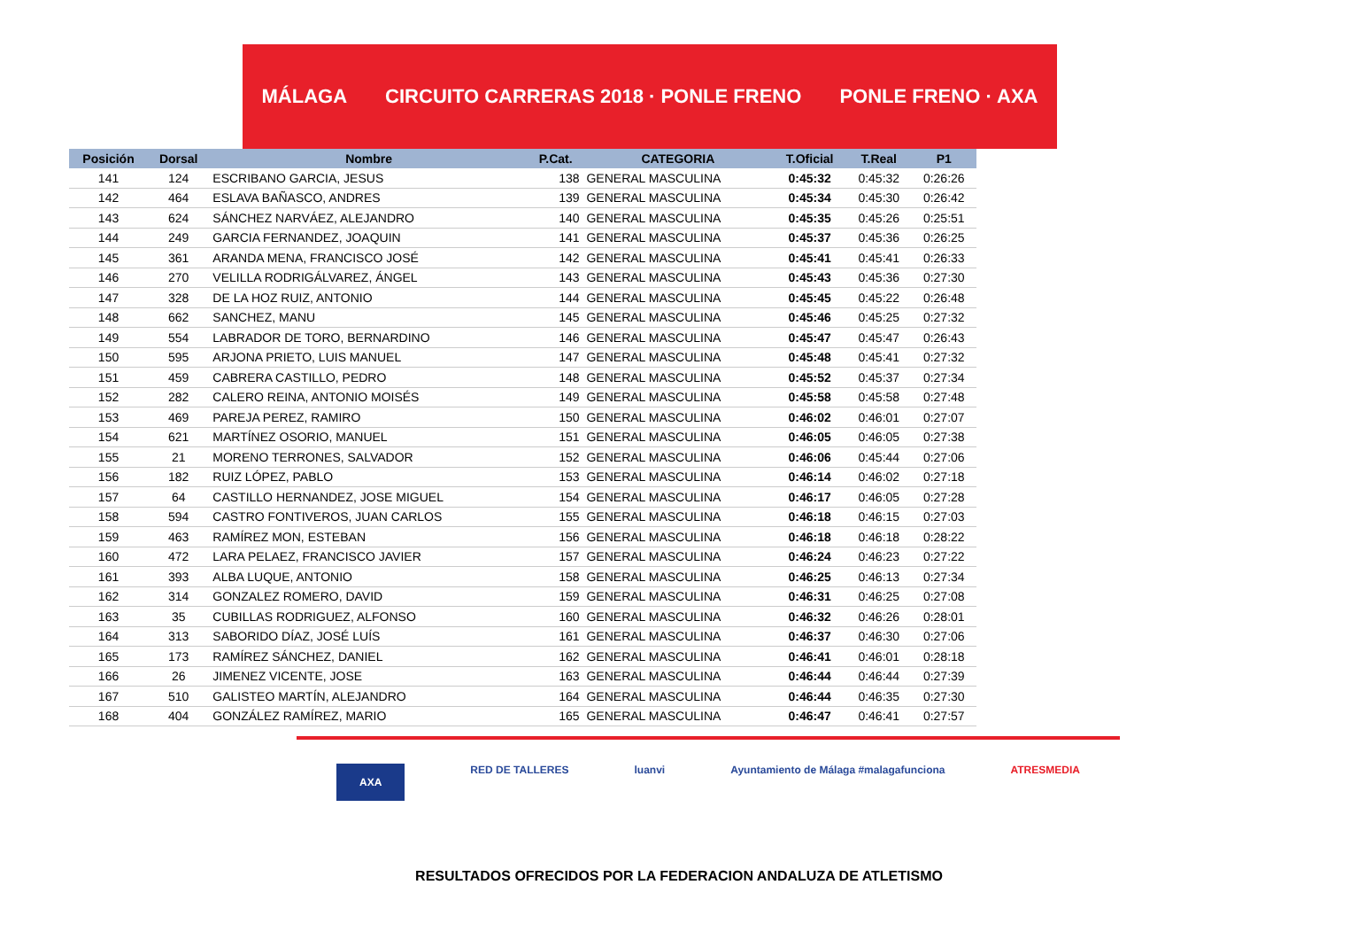MÁLAGA CIRCUITO CARRERAS 2018 · PONLE FRENO PONLE FRENO · AXA
| Posición | Dorsal | Nombre | P.Cat. | CATEGORIA | T.Oficial | T.Real | P1 |
| --- | --- | --- | --- | --- | --- | --- | --- |
| 141 | 124 | ESCRIBANO GARCIA, JESUS | 138 | GENERAL MASCULINA | 0:45:32 | 0:45:32 | 0:26:26 |
| 142 | 464 | ESLAVA BAÑASCO, ANDRES | 139 | GENERAL MASCULINA | 0:45:34 | 0:45:30 | 0:26:42 |
| 143 | 624 | SÁNCHEZ NARVÁEZ, ALEJANDRO | 140 | GENERAL MASCULINA | 0:45:35 | 0:45:26 | 0:25:51 |
| 144 | 249 | GARCIA FERNANDEZ, JOAQUIN | 141 | GENERAL MASCULINA | 0:45:37 | 0:45:36 | 0:26:25 |
| 145 | 361 | ARANDA MENA, FRANCISCO JOSÉ | 142 | GENERAL MASCULINA | 0:45:41 | 0:45:41 | 0:26:33 |
| 146 | 270 | VELILLA RODRIGÁLVAREZ, ÁNGEL | 143 | GENERAL MASCULINA | 0:45:43 | 0:45:36 | 0:27:30 |
| 147 | 328 | DE LA HOZ RUIZ, ANTONIO | 144 | GENERAL MASCULINA | 0:45:45 | 0:45:22 | 0:26:48 |
| 148 | 662 | SANCHEZ, MANU | 145 | GENERAL MASCULINA | 0:45:46 | 0:45:25 | 0:27:32 |
| 149 | 554 | LABRADOR DE TORO, BERNARDINO | 146 | GENERAL MASCULINA | 0:45:47 | 0:45:47 | 0:26:43 |
| 150 | 595 | ARJONA PRIETO, LUIS MANUEL | 147 | GENERAL MASCULINA | 0:45:48 | 0:45:41 | 0:27:32 |
| 151 | 459 | CABRERA CASTILLO, PEDRO | 148 | GENERAL MASCULINA | 0:45:52 | 0:45:37 | 0:27:34 |
| 152 | 282 | CALERO REINA, ANTONIO MOISÉS | 149 | GENERAL MASCULINA | 0:45:58 | 0:45:58 | 0:27:48 |
| 153 | 469 | PAREJA PEREZ, RAMIRO | 150 | GENERAL MASCULINA | 0:46:02 | 0:46:01 | 0:27:07 |
| 154 | 621 | MARTÍNEZ OSORIO, MANUEL | 151 | GENERAL MASCULINA | 0:46:05 | 0:46:05 | 0:27:38 |
| 155 | 21 | MORENO TERRONES, SALVADOR | 152 | GENERAL MASCULINA | 0:46:06 | 0:45:44 | 0:27:06 |
| 156 | 182 | RUIZ LÓPEZ, PABLO | 153 | GENERAL MASCULINA | 0:46:14 | 0:46:02 | 0:27:18 |
| 157 | 64 | CASTILLO HERNANDEZ, JOSE MIGUEL | 154 | GENERAL MASCULINA | 0:46:17 | 0:46:05 | 0:27:28 |
| 158 | 594 | CASTRO FONTIVEROS, JUAN CARLOS | 155 | GENERAL MASCULINA | 0:46:18 | 0:46:15 | 0:27:03 |
| 159 | 463 | RAMÍREZ MON, ESTEBAN | 156 | GENERAL MASCULINA | 0:46:18 | 0:46:18 | 0:28:22 |
| 160 | 472 | LARA PELAEZ, FRANCISCO JAVIER | 157 | GENERAL MASCULINA | 0:46:24 | 0:46:23 | 0:27:22 |
| 161 | 393 | ALBA LUQUE, ANTONIO | 158 | GENERAL MASCULINA | 0:46:25 | 0:46:13 | 0:27:34 |
| 162 | 314 | GONZALEZ ROMERO, DAVID | 159 | GENERAL MASCULINA | 0:46:31 | 0:46:25 | 0:27:08 |
| 163 | 35 | CUBILLAS RODRIGUEZ, ALFONSO | 160 | GENERAL MASCULINA | 0:46:32 | 0:46:26 | 0:28:01 |
| 164 | 313 | SABORIDO DÍAZ, JOSÉ LUÍS | 161 | GENERAL MASCULINA | 0:46:37 | 0:46:30 | 0:27:06 |
| 165 | 173 | RAMÍREZ SÁNCHEZ, DANIEL | 162 | GENERAL MASCULINA | 0:46:41 | 0:46:01 | 0:28:18 |
| 166 | 26 | JIMENEZ VICENTE, JOSE | 163 | GENERAL MASCULINA | 0:46:44 | 0:46:44 | 0:27:39 |
| 167 | 510 | GALISTEO MARTÍN, ALEJANDRO | 164 | GENERAL MASCULINA | 0:46:44 | 0:46:35 | 0:27:30 |
| 168 | 404 | GONZÁLEZ RAMÍREZ, MARIO | 165 | GENERAL MASCULINA | 0:46:47 | 0:46:41 | 0:27:57 |
AXA RED DE TALLERES luanvi Ayuntamiento de Málaga #malagafunciona ATRESMEDIA
RESULTADOS OFRECIDOS POR LA FEDERACION ANDALUZA DE ATLETISMO